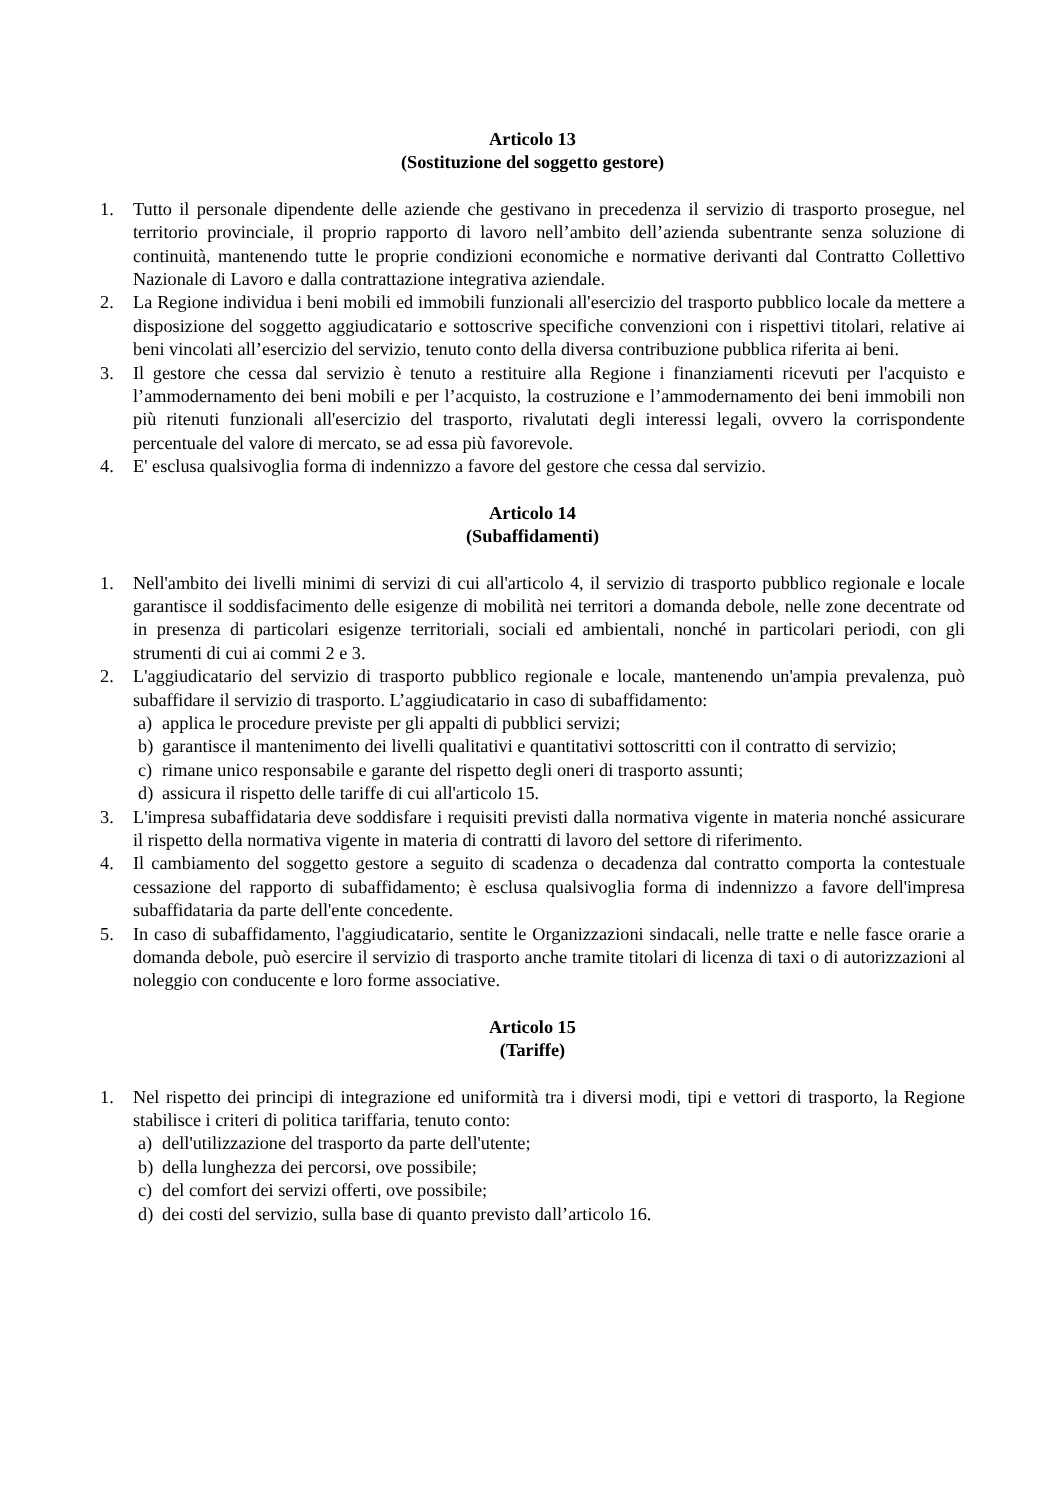Articolo 13
(Sostituzione del soggetto gestore)
1. Tutto il personale dipendente delle aziende che gestivano in precedenza il servizio di trasporto prosegue, nel territorio provinciale, il proprio rapporto di lavoro nell’ambito dell’azienda subentrante senza soluzione di continuità, mantenendo tutte le proprie condizioni economiche e normative derivanti dal Contratto Collettivo Nazionale di Lavoro e dalla contrattazione integrativa aziendale.
2. La Regione individua i beni mobili ed immobili funzionali all'esercizio del trasporto pubblico locale da mettere a disposizione del soggetto aggiudicatario e sottoscrive specifiche convenzioni con i rispettivi titolari, relative ai beni vincolati all’esercizio del servizio, tenuto conto della diversa contribuzione pubblica riferita ai beni.
3. Il gestore che cessa dal servizio è tenuto a restituire alla Regione i finanziamenti ricevuti per l'acquisto e l’ammodernamento dei beni mobili e per l’acquisto, la costruzione e l’ammodernamento dei beni immobili non più ritenuti funzionali all'esercizio del trasporto, rivalutati degli interessi legali, ovvero la corrispondente percentuale del valore di mercato, se ad essa più favorevole.
4. E' esclusa qualsivoglia forma di indennizzo a favore del gestore che cessa dal servizio.
Articolo 14
(Subaffidamenti)
1. Nell'ambito dei livelli minimi di servizi di cui all'articolo 4, il servizio di trasporto pubblico regionale e locale garantisce il soddisfacimento delle esigenze di mobilità nei territori a domanda debole, nelle zone decentrate od in presenza di particolari esigenze territoriali, sociali ed ambientali, nonché in particolari periodi, con gli strumenti di cui ai commi 2 e 3.
2. L'aggiudicatario del servizio di trasporto pubblico regionale e locale, mantenendo un'ampia prevalenza, può subaffidare il servizio di trasporto. L’aggiudicatario in caso di subaffidamento:
a) applica le procedure previste per gli appalti di pubblici servizi;
b) garantisce il mantenimento dei livelli qualitativi e quantitativi sottoscritti con il contratto di servizio;
c) rimane unico responsabile e garante del rispetto degli oneri di trasporto assunti;
d) assicura il rispetto delle tariffe di cui all'articolo 15.
3. L'impresa subaffidataria deve soddisfare i requisiti previsti dalla normativa vigente in materia nonché assicurare il rispetto della normativa vigente in materia di contratti di lavoro del settore di riferimento.
4. Il cambiamento del soggetto gestore a seguito di scadenza o decadenza dal contratto comporta la contestuale cessazione del rapporto di subaffidamento; è esclusa qualsivoglia forma di indennizzo a favore dell'impresa subaffidataria da parte dell'ente concedente.
5. In caso di subaffidamento, l'aggiudicatario, sentite le Organizzazioni sindacali, nelle tratte e nelle fasce orarie a domanda debole, può esercire il servizio di trasporto anche tramite titolari di licenza di taxi o di autorizzazioni al noleggio con conducente e loro forme associative.
Articolo 15
(Tariffe)
1. Nel rispetto dei principi di integrazione ed uniformità tra i diversi modi, tipi e vettori di trasporto, la Regione stabilisce i criteri di politica tariffaria, tenuto conto:
a) dell'utilizzazione del trasporto da parte dell'utente;
b) della lunghezza dei percorsi, ove possibile;
c) del comfort dei servizi offerti, ove possibile;
d) dei costi del servizio, sulla base di quanto previsto dall’articolo 16.